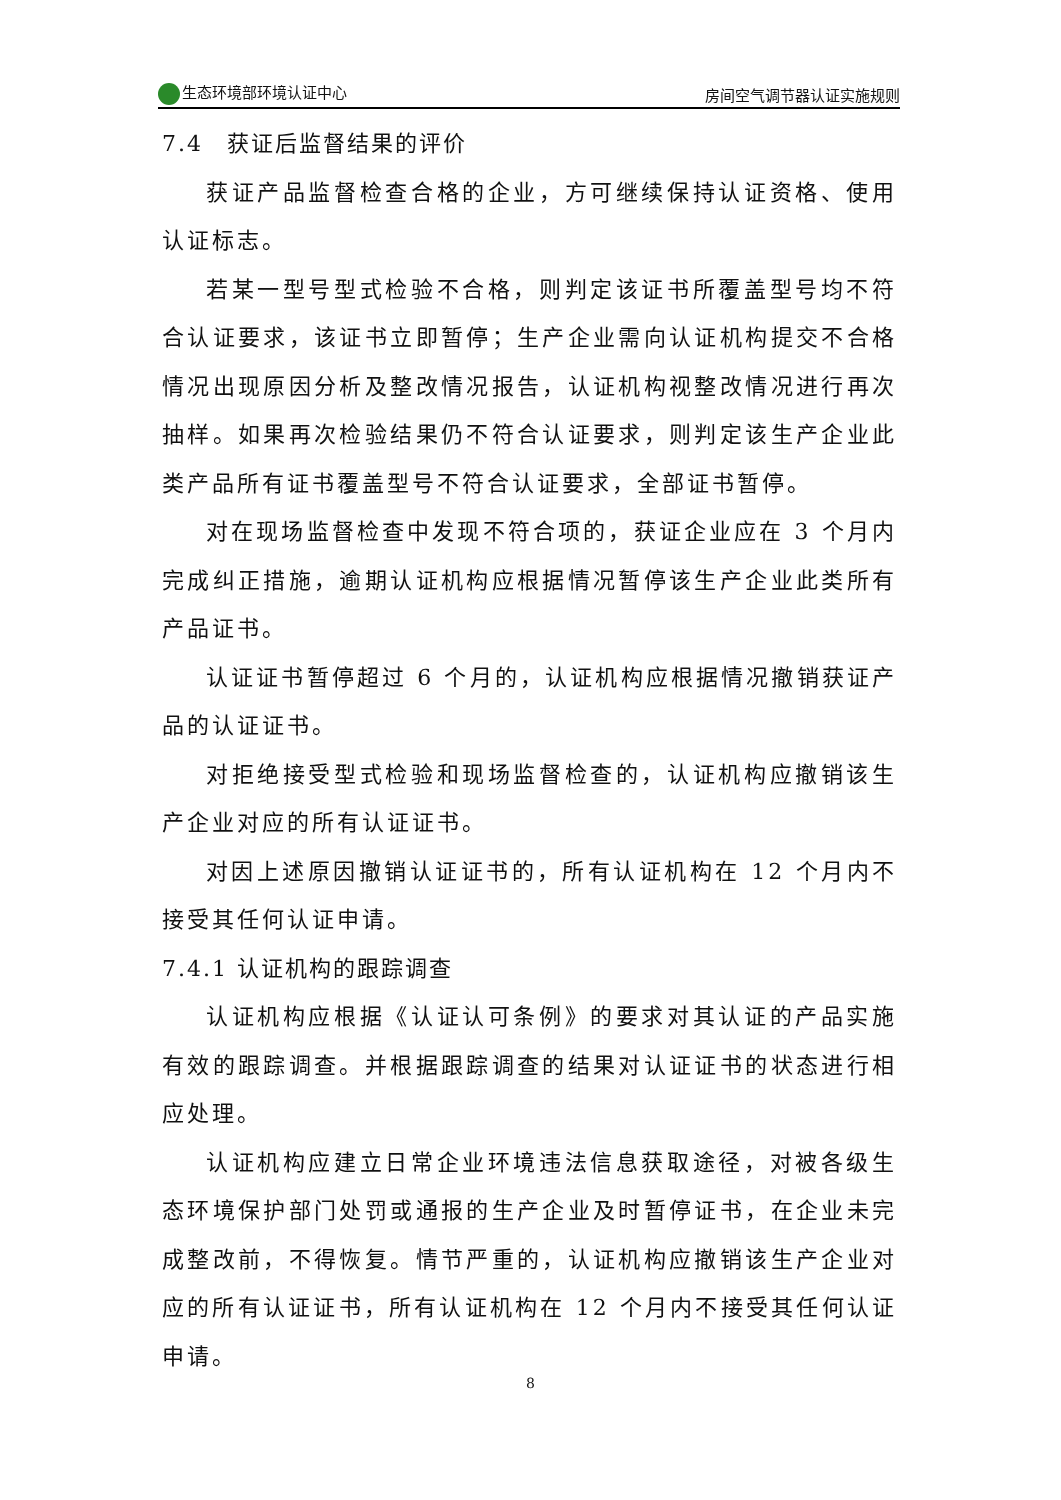生态环境部环境认证中心 房间空气调节器认证实施规则
7.4　获证后监督结果的评价
获证产品监督检查合格的企业，方可继续保持认证资格、使用认证标志。
若某一型号型式检验不合格，则判定该证书所覆盖型号均不符合认证要求，该证书立即暂停；生产企业需向认证机构提交不合格情况出现原因分析及整改情况报告，认证机构视整改情况进行再次抽样。如果再次检验结果仍不符合认证要求，则判定该生产企业此类产品所有证书覆盖型号不符合认证要求，全部证书暂停。
对在现场监督检查中发现不符合项的，获证企业应在 3 个月内完成纠正措施，逾期认证机构应根据情况暂停该生产企业此类所有产品证书。
认证证书暂停超过 6 个月的，认证机构应根据情况撤销获证产品的认证证书。
对拒绝接受型式检验和现场监督检查的，认证机构应撤销该生产企业对应的所有认证证书。
对因上述原因撤销认证证书的，所有认证机构在 12 个月内不接受其任何认证申请。
7.4.1 认证机构的跟踪调查
认证机构应根据《认证认可条例》的要求对其认证的产品实施有效的跟踪调查。并根据跟踪调查的结果对认证证书的状态进行相应处理。
认证机构应建立日常企业环境违法信息获取途径，对被各级生态环境保护部门处罚或通报的生产企业及时暂停证书，在企业未完成整改前，不得恢复。情节严重的，认证机构应撤销该生产企业对应的所有认证证书，所有认证机构在 12 个月内不接受其任何认证申请。
8